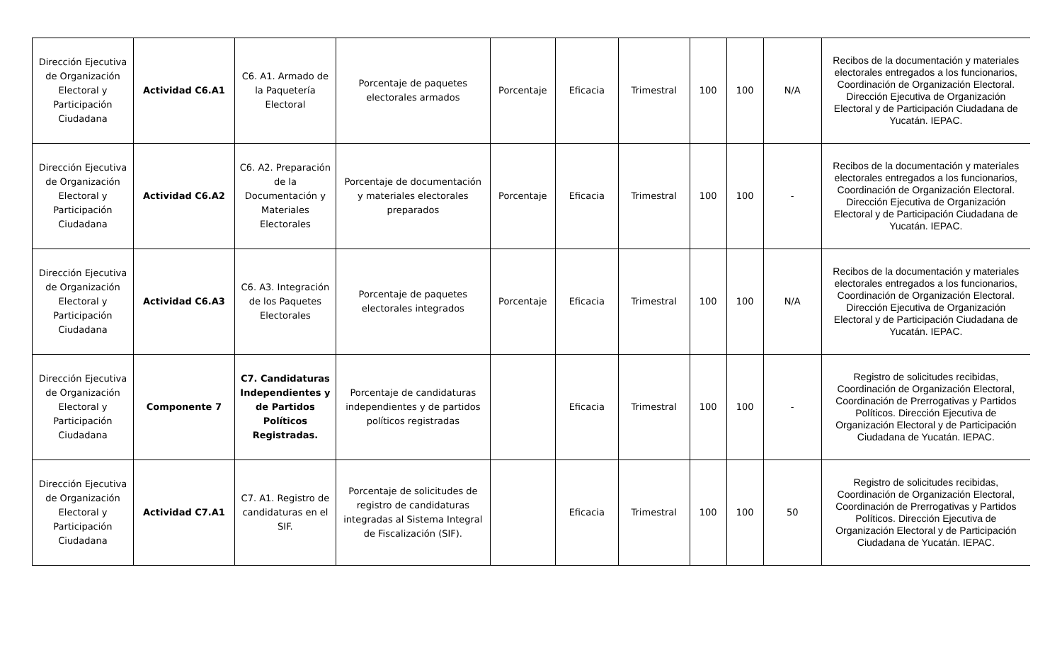| Dirección Ejecutiva de Organización Electoral y Participación Ciudadana | Actividad C6.A1 | C6. A1. Armado de la Paquetería Electoral | Porcentaje de paquetes electorales armados | Porcentaje | Eficacia | Trimestral | 100 | 100 | N/A | Recibos de la documentación y materiales electorales entregados a los funcionarios, Coordinación de Organización Electoral. Dirección Ejecutiva de Organización Electoral y de Participación Ciudadana de Yucatán. IEPAC. |
| Dirección Ejecutiva de Organización Electoral y Participación Ciudadana | Actividad C6.A2 | C6. A2. Preparación de la Documentación y Materiales Electorales | Porcentaje de documentación y materiales electorales preparados | Porcentaje | Eficacia | Trimestral | 100 | 100 | - | Recibos de la documentación y materiales electorales entregados a los funcionarios, Coordinación de Organización Electoral. Dirección Ejecutiva de Organización Electoral y de Participación Ciudadana de Yucatán. IEPAC. |
| Dirección Ejecutiva de Organización Electoral y Participación Ciudadana | Actividad C6.A3 | C6. A3. Integración de los Paquetes Electorales | Porcentaje de paquetes electorales integrados | Porcentaje | Eficacia | Trimestral | 100 | 100 | N/A | Recibos de la documentación y materiales electorales entregados a los funcionarios, Coordinación de Organización Electoral. Dirección Ejecutiva de Organización Electoral y de Participación Ciudadana de Yucatán. IEPAC. |
| Dirección Ejecutiva de Organización Electoral y Participación Ciudadana | Componente 7 | C7. Candidaturas Independientes y de Partidos Políticos Registradas. | Porcentaje de candidaturas independientes y de partidos políticos registradas | | Eficacia | Trimestral | 100 | 100 | - | Registro de solicitudes recibidas, Coordinación de Organización Electoral, Coordinación de Prerrogativas y Partidos Políticos. Dirección Ejecutiva de Organización Electoral y de Participación Ciudadana de Yucatán. IEPAC. |
| Dirección Ejecutiva de Organización Electoral y Participación Ciudadana | Actividad C7.A1 | C7. A1. Registro de candidaturas en el SIF. | Porcentaje de solicitudes de registro de candidaturas integradas al Sistema Integral de Fiscalización (SIF). | | Eficacia | Trimestral | 100 | 100 | 50 | Registro de solicitudes recibidas, Coordinación de Organización Electoral, Coordinación de Prerrogativas y Partidos Políticos. Dirección Ejecutiva de Organización Electoral y de Participación Ciudadana de Yucatán. IEPAC. |